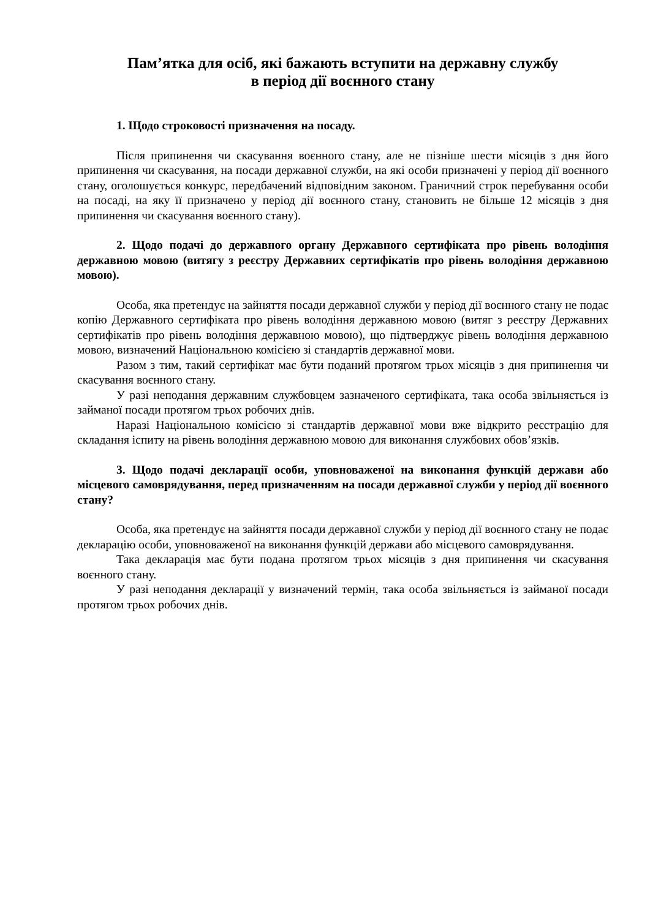Пам’ятка для осіб, які бажають вступити на державну службу
в період дії воєнного стану
1. Щодо строковості призначення на посаду.
Після припинення чи скасування воєнного стану, але не пізніше шести місяців з дня його припинення чи скасування, на посади державної служби, на які особи призначені у період дії воєнного стану, оголошується конкурс, передбачений відповідним законом. Граничний строк перебування особи на посаді, на яку її призначено у період дії воєнного стану, становить не більше 12 місяців з дня припинення чи скасування воєнного стану).
2. Щодо подачі до державного органу Державного сертифіката про рівень володіння державною мовою (витягу з реєстру Державних сертифікатів про рівень володіння державною мовою).
Особа, яка претендує на зайняття посади державної служби у період дії воєнного стану не подає копію Державного сертифіката про рівень володіння державною мовою (витяг з реєстру Державних сертифікатів про рівень володіння державною мовою), що підтверджує рівень володіння державною мовою, визначений Національною комісією зі стандартів державної мови.
Разом з тим, такий сертифікат має бути поданий протягом трьох місяців з дня припинення чи скасування воєнного стану.
У разі неподання державним службовцем зазначеного сертифіката, така особа звільняється із займаної посади протягом трьох робочих днів.
Наразі Національною комісією зі стандартів державної мови вже відкрито реєстрацію для складання іспиту на рівень володіння державною мовою для виконання службових обов’язків.
3. Щодо подачі декларації особи, уповноваженої на виконання функцій держави або місцевого самоврядування, перед призначенням на посади державної служби у період дії воєнного стану?
Особа, яка претендує на зайняття посади державної служби у період дії воєнного стану не подає декларацію особи, уповноваженої на виконання функцій держави або місцевого самоврядування.
Така декларація має бути подана протягом трьох місяців з дня припинення чи скасування воєнного стану.
У разі неподання декларації у визначений термін, така особа звільняється із займаної посади протягом трьох робочих днів.